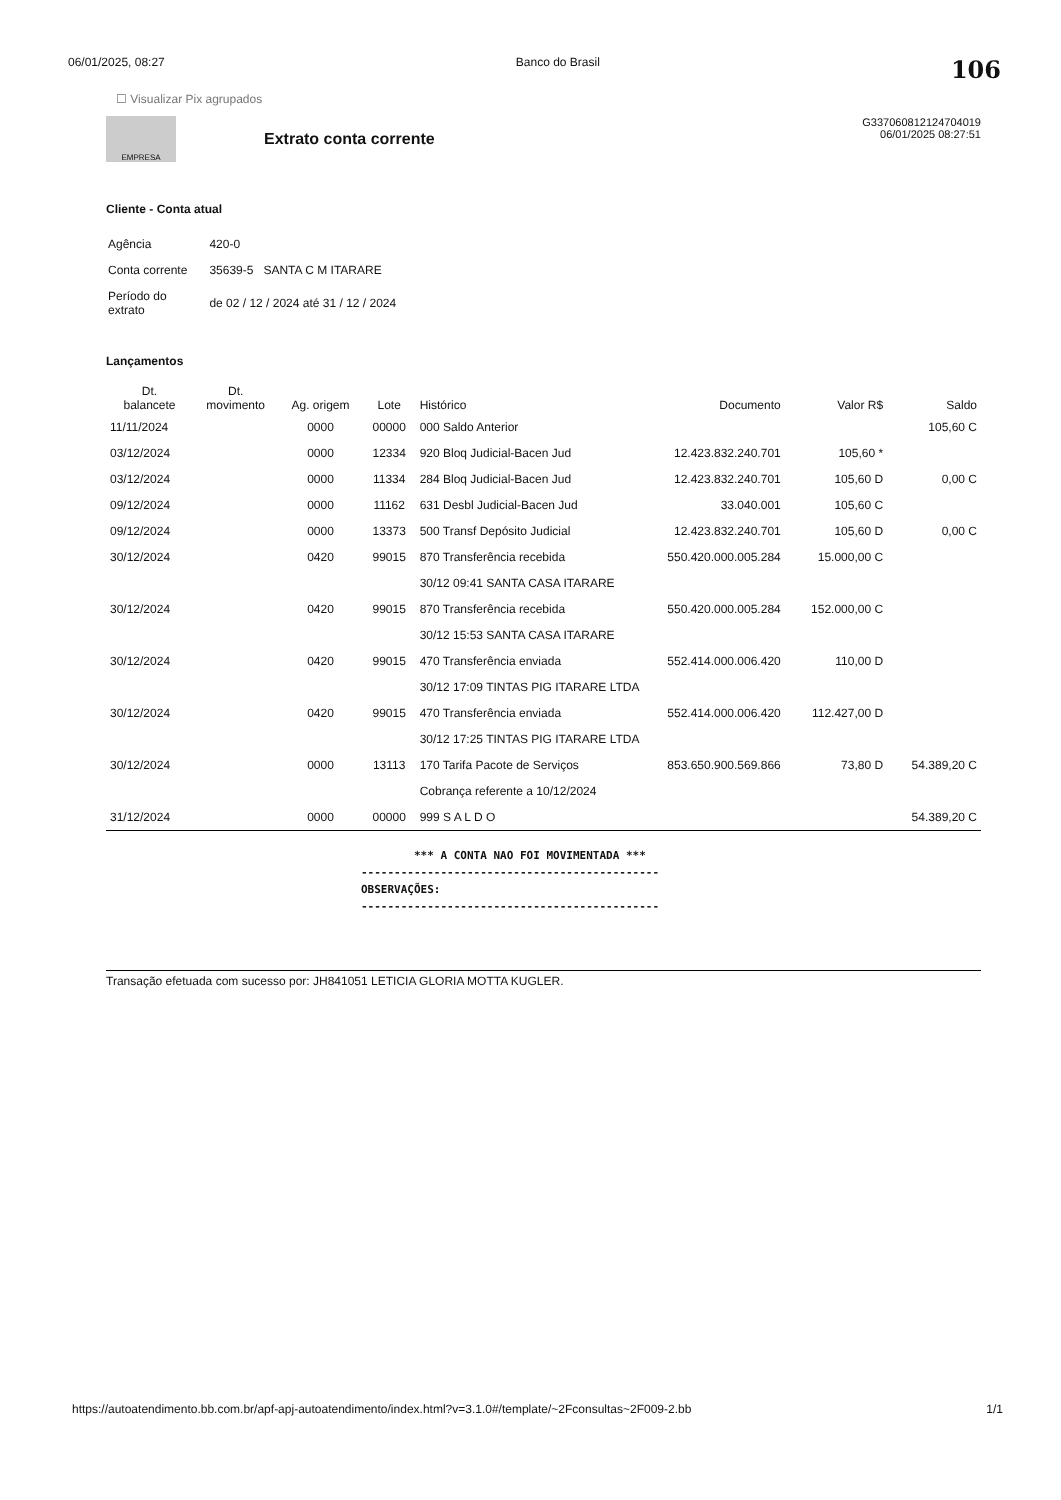06/01/2025, 08:27 Banco do Brasil 106
☐ Visualizar Pix agrupados
EMPRESA
Extrato conta corrente
G337060812124704019
06/01/2025 08:27:51
Cliente - Conta atual
| Agência | 420-0 |
| Conta corrente | 35639-5 SANTA C M ITARARE |
| Período do extrato | de 02 / 12 / 2024 até 31 / 12 / 2024 |
Lançamentos
| Dt. balancete | Dt. movimento | Ag. origem | Lote | Histórico | Documento | Valor R$ | Saldo |
| --- | --- | --- | --- | --- | --- | --- | --- |
| 11/11/2024 | | 0000 | 00000 | 000 Saldo Anterior | | | 105,60 C |
| 03/12/2024 | | 0000 | 12334 | 920 Bloq Judicial-Bacen Jud | 12.423.832.240.701 | 105,60 * | |
| 03/12/2024 | | 0000 | 11334 | 284 Bloq Judicial-Bacen Jud | 12.423.832.240.701 | 105,60 D | 0,00 C |
| 09/12/2024 | | 0000 | 11162 | 631 Desbl Judicial-Bacen Jud | 33.040.001 | 105,60 C | |
| 09/12/2024 | | 0000 | 13373 | 500 Transf Depósito Judicial | 12.423.832.240.701 | 105,60 D | 0,00 C |
| 30/12/2024 | | 0420 | 99015 | 870 Transferência recebida | 550.420.000.005.284 | 15.000,00 C | |
| | | | | 30/12 09:41 SANTA CASA ITARARE | | | |
| 30/12/2024 | | 0420 | 99015 | 870 Transferência recebida | 550.420.000.005.284 | 152.000,00 C | |
| | | | | 30/12 15:53 SANTA CASA ITARARE | | | |
| 30/12/2024 | | 0420 | 99015 | 470 Transferência enviada | 552.414.000.006.420 | 110,00 D | |
| | | | | 30/12 17:09 TINTAS PIG ITARARE LTDA | | | |
| 30/12/2024 | | 0420 | 99015 | 470 Transferência enviada | 552.414.000.006.420 | 112.427,00 D | |
| | | | | 30/12 17:25 TINTAS PIG ITARARE LTDA | | | |
| 30/12/2024 | | 0000 | 13113 | 170 Tarifa Pacote de Serviços | 853.650.900.569.866 | 73,80 D | 54.389,20 C |
| | | | | Cobrança referente a 10/12/2024 | | | |
| 31/12/2024 | | 0000 | 00000 | 999 S A L D O | | | 54.389,20 C |
*** A CONTA NAO FOI MOVIMENTADA ***
---------------------------------------------
OBSERVAÇÕES:
---------------------------------------------
Transação efetuada com sucesso por: JH841051 LETICIA GLORIA MOTTA KUGLER.
https://autoatendimento.bb.com.br/apf-apj-autoatendimento/index.html?v=3.1.0#/template/~2Fconsultas~2F009-2.bb 1/1